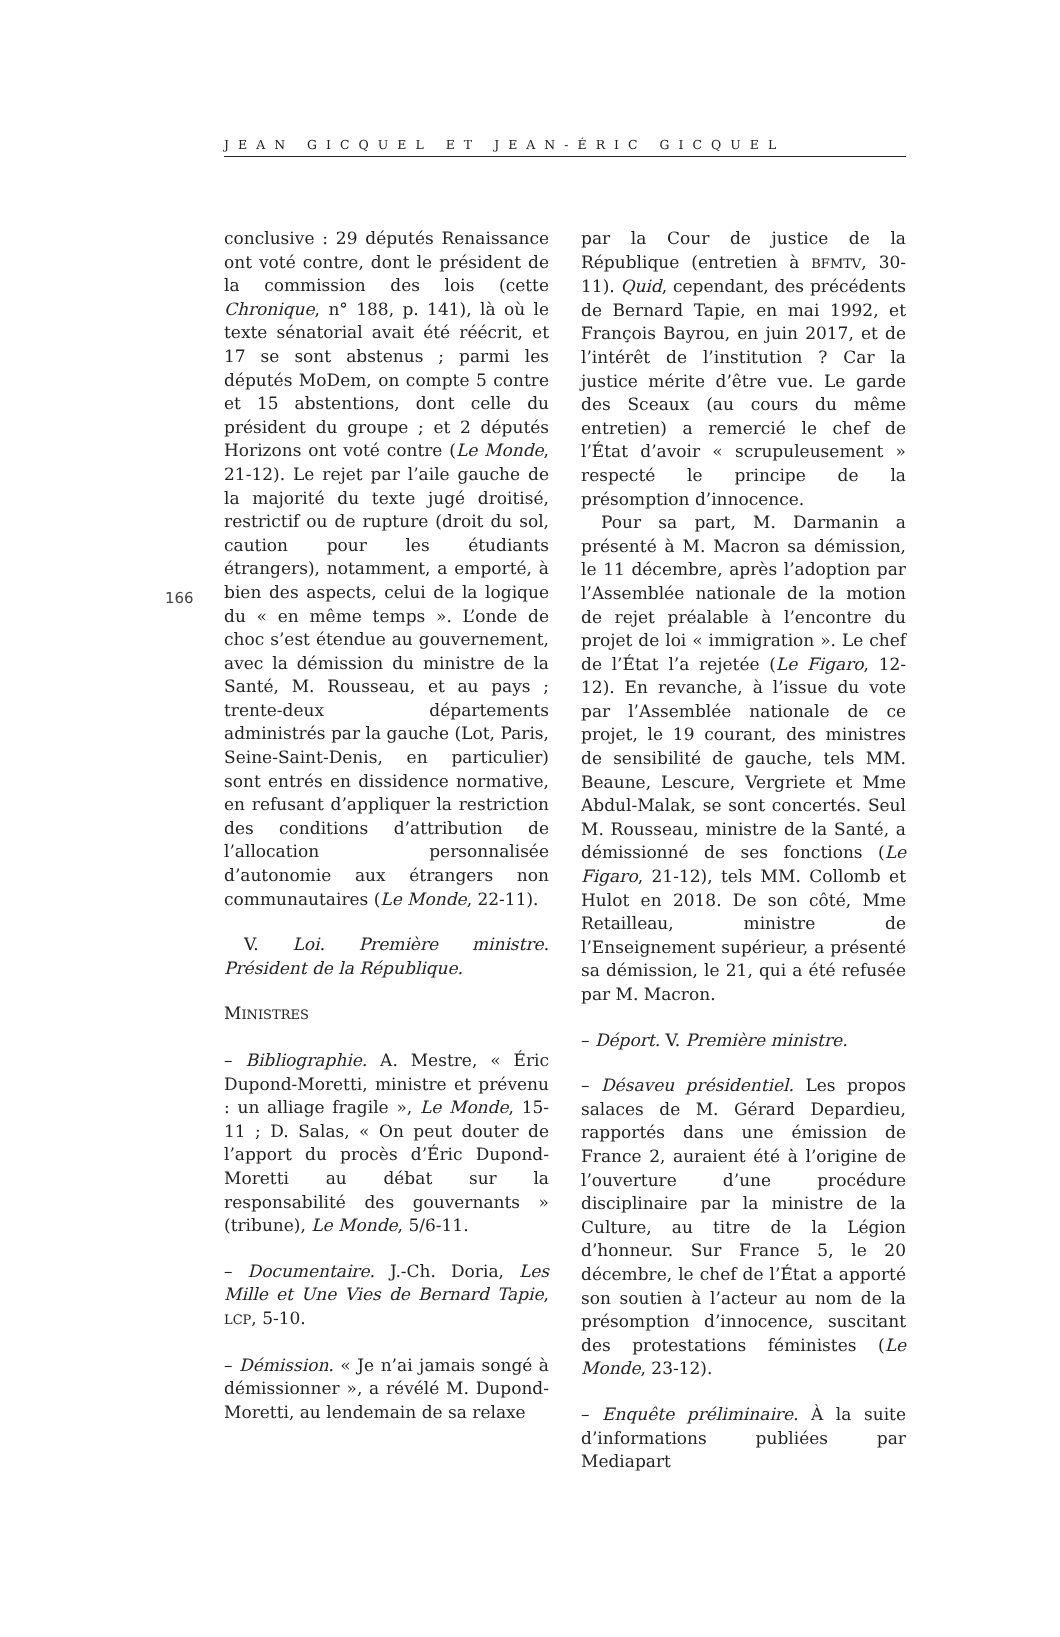JEAN GICQUEL ET JEAN-ÉRIC GICQUEL
166
conclusive : 29 députés Renaissance ont voté contre, dont le président de la commission des lois (cette Chronique, n° 188, p. 141), là où le texte sénatorial avait été réécrit, et 17 se sont abstenus ; parmi les députés MoDem, on compte 5 contre et 15 abstentions, dont celle du président du groupe ; et 2 députés Horizons ont voté contre (Le Monde, 21-12). Le rejet par l’aile gauche de la majorité du texte jugé droitisé, restrictif ou de rupture (droit du sol, caution pour les étudiants étrangers), notamment, a emporté, à bien des aspects, celui de la logique du « en même temps ». L’onde de choc s’est étendue au gouvernement, avec la démission du ministre de la Santé, M. Rousseau, et au pays ; trente-deux départements administrés par la gauche (Lot, Paris, Seine-Saint-Denis, en particulier) sont entrés en dissidence normative, en refusant d’appliquer la restriction des conditions d’attribution de l’allocation personnalisée d’autonomie aux étrangers non communautaires (Le Monde, 22-11).
V. Loi. Première ministre. Président de la République.
MINISTRES
– Bibliographie. A. Mestre, « Éric Dupond-Moretti, ministre et prévenu : un alliage fragile », Le Monde, 15-11 ; D. Salas, « On peut douter de l’apport du procès d’Éric Dupond-Moretti au débat sur la responsabilité des gouvernants » (tribune), Le Monde, 5/6-11.
– Documentaire. J.-Ch. Doria, Les Mille et Une Vies de Bernard Tapie, LCP, 5-10.
– Démission. « Je n’ai jamais songé à démissionner », a révélé M. Dupond-Moretti, au lendemain de sa relaxe
par la Cour de justice de la République (entretien à BFMTV, 30-11). Quid, cependant, des précédents de Bernard Tapie, en mai 1992, et François Bayrou, en juin 2017, et de l’intérêt de l’institution ? Car la justice mérite d’être vue. Le garde des Sceaux (au cours du même entretien) a remercié le chef de l’État d’avoir « scrupuleusement » respecté le principe de la présomption d’innocence.
Pour sa part, M. Darmanin a présenté à M. Macron sa démission, le 11 décembre, après l’adoption par l’Assemblée nationale de la motion de rejet préalable à l’encontre du projet de loi « immigration ». Le chef de l’État l’a rejetée (Le Figaro, 12-12). En revanche, à l’issue du vote par l’Assemblée nationale de ce projet, le 19 courant, des ministres de sensibilité de gauche, tels MM. Beaune, Lescure, Vergriete et Mme Abdul-Malak, se sont concertés. Seul M. Rousseau, ministre de la Santé, a démissionné de ses fonctions (Le Figaro, 21-12), tels MM. Collomb et Hulot en 2018. De son côté, Mme Retailleau, ministre de l’Enseignement supérieur, a présenté sa démission, le 21, qui a été refusée par M. Macron.
– Déport. V. Première ministre.
– Désaveu présidentiel. Les propos salaces de M. Gérard Depardieu, rapportés dans une émission de France 2, auraient été à l’origine de l’ouverture d’une procédure disciplinaire par la ministre de la Culture, au titre de la Légion d’honneur. Sur France 5, le 20 décembre, le chef de l’État a apporté son soutien à l’acteur au nom de la présomption d’innocence, suscitant des protestations féministes (Le Monde, 23-12).
– Enquête préliminaire. À la suite d’informations publiées par Mediapart